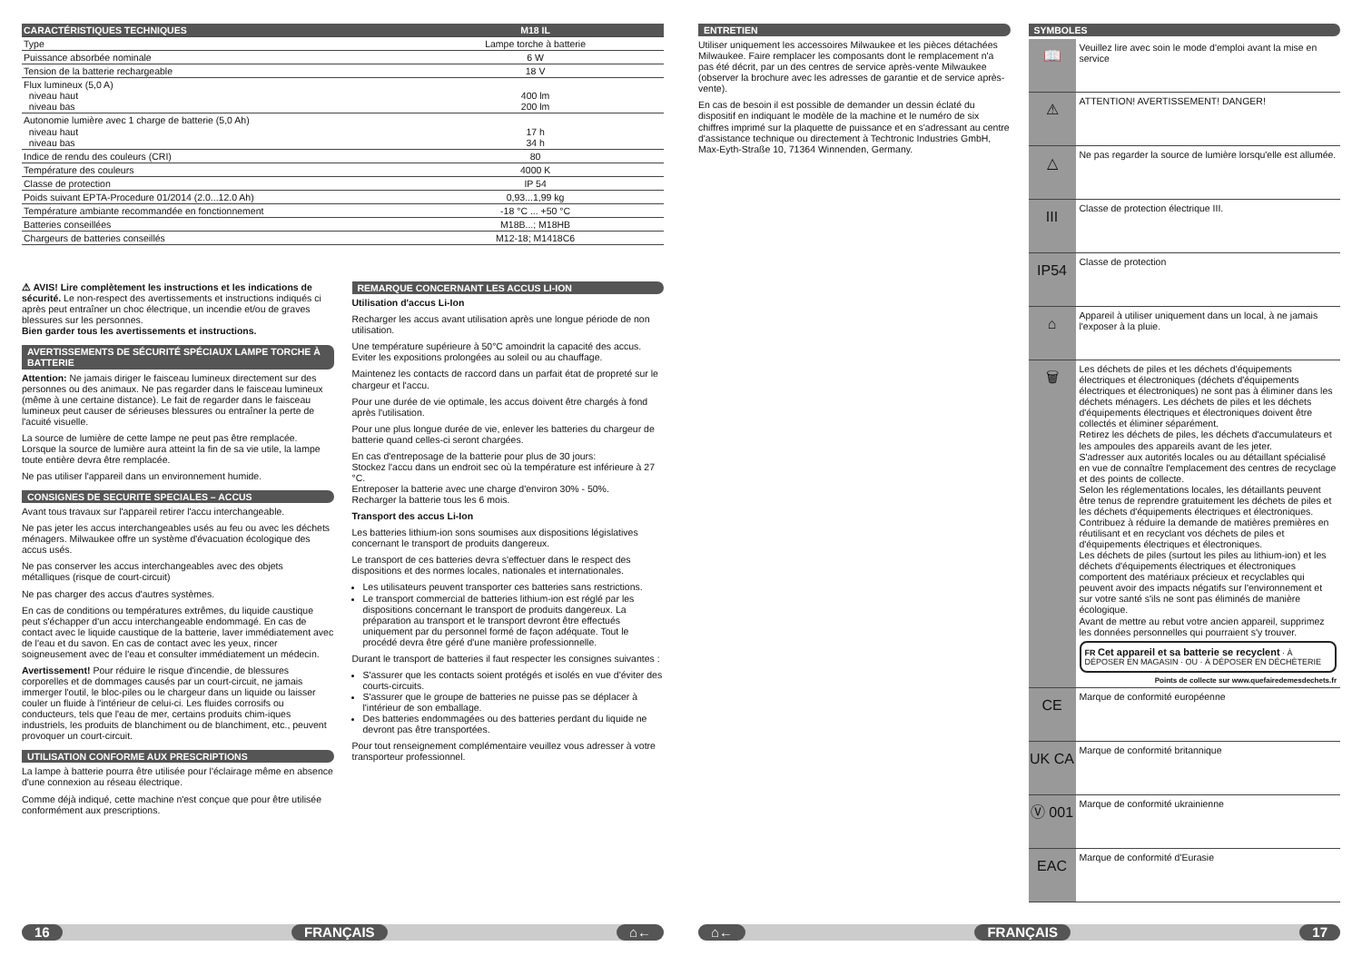| CARACTÉRISTIQUES TECHNIQUES | M18 IL |
| --- | --- |
| Type | Lampe torche à batterie |
| Puissance absorbée nominale | 6 W |
| Tension de la batterie rechargeable | 18 V |
| Flux lumineux (5,0 A) niveau haut niveau bas | 400 lm 200 lm |
| Autonomie lumière avec 1 charge de batterie (5,0 Ah) niveau haut niveau bas | 17 h 34 h |
| Indice de rendu des couleurs (CRI) | 80 |
| Température des couleurs | 4000 K |
| Classe de protection | IP 54 |
| Poids suivant EPTA-Procedure 01/2014 (2.0...12.0 Ah) | 0,93...1,99 kg |
| Température ambiante recommandée en fonctionnement | -18 °C ... +50 °C |
| Batteries conseillées | M18B...; M18HB |
| Chargeurs de batteries conseillés | M12-18; M1418C6 |
⚠ AVIS! Lire complètement les instructions et les indications de sécurité. Le non-respect des avertissements et instructions indiqués ci après peut entraîner un choc électrique, un incendie et/ou de graves blessures sur les personnes.
Bien garder tous les avertissements et instructions.
AVERTISSEMENTS DE SÉCURITÉ SPÉCIAUX LAMPE TORCHE À BATTERIE
Attention: Ne jamais diriger le faisceau lumineux directement sur des personnes ou des animaux. Ne pas regarder dans le faisceau lumineux (même à une certaine distance). Le fait de regarder dans le faisceau lumineux peut causer de sérieuses blessures ou entraîner la perte de l'acuité visuelle.
La source de lumière de cette lampe ne peut pas être remplacée. Lorsque la source de lumière aura atteint la fin de sa vie utile, la lampe toute entière devra être remplacée.
Ne pas utiliser l'appareil dans un environnement humide.
CONSIGNES DE SECURITE SPECIALES – ACCUS
Avant tous travaux sur l'appareil retirer l'accu interchangeable.
Ne pas jeter les accus interchangeables usés au feu ou avec les déchets ménagers. Milwaukee offre un système d'évacuation écologique des accus usés.
Ne pas conserver les accus interchangeables avec des objets métalliques (risque de court-circuit)
Ne pas charger des accus d'autres systèmes.
En cas de conditions ou températures extrêmes, du liquide caustique peut s'échapper d'un accu interchangeable endommagé. En cas de contact avec le liquide caustique de la batterie, laver immédiatement avec de l'eau et du savon. En cas de contact avec les yeux, rincer soigneusement avec de l'eau et consulter immédiatement un médecin.
Avertissement! Pour réduire le risque d'incendie, de blessures corporelles et de dommages causés par un court-circuit, ne jamais immerger l'outil, le bloc-piles ou le chargeur dans un liquide ou laisser couler un fluide à l'intérieur de celui-ci. Les fluides corrosifs ou conducteurs, tels que l'eau de mer, certains produits chim-iques industriels, les produits de blanchiment ou de blanchiment, etc., peuvent provoquer un court-circuit.
UTILISATION CONFORME AUX PRESCRIPTIONS
La lampe à batterie pourra être utilisée pour l'éclairage même en absence d'une connexion au réseau électrique.
Comme déjà indiqué, cette machine n'est conçue que pour être utilisée conformément aux prescriptions.
REMARQUE CONCERNANT LES ACCUS LI-ION
Utilisation d'accus Li-Ion
Recharger les accus avant utilisation après une longue période de non utilisation.
Une température supérieure à 50°C amoindrit la capacité des accus. Eviter les expositions prolongées au soleil ou au chauffage.
Maintenez les contacts de raccord dans un parfait état de propreté sur le chargeur et l'accu.
Pour une durée de vie optimale, les accus doivent être chargés à fond après l'utilisation.
Pour une plus longue durée de vie, enlever les batteries du chargeur de batterie quand celles-ci seront chargées.
En cas d'entreposage de la batterie pour plus de 30 jours:
Stockez l'accu dans un endroit sec où la température est inférieure à 27 °C.
Entreposer la batterie avec une charge d'environ 30% - 50%.
Recharger la batterie tous les 6 mois.
Transport des accus Li-Ion
Les batteries lithium-ion sons soumises aux dispositions législatives concernant le transport de produits dangereux.
Le transport de ces batteries devra s'effectuer dans le respect des dispositions et des normes locales, nationales et internationales.
Les utilisateurs peuvent transporter ces batteries sans restrictions.
Le transport commercial de batteries lithium-ion est réglé par les dispositions concernant le transport de produits dangereux. La préparation au transport et le transport devront être effectués uniquement par du personnel formé de façon adéquate. Tout le procédé devra être géré d'une manière professionnelle.
Durant le transport de batteries il faut respecter les consignes suivantes :
S'assurer que les contacts soient protégés et isolés en vue d'éviter des courts-circuits.
S'assurer que le groupe de batteries ne puisse pas se déplacer à l'intérieur de son emballage.
Des batteries endommagées ou des batteries perdant du liquide ne devront pas être transportées.
Pour tout renseignement complémentaire veuillez vous adresser à votre transporteur professionnel.
16 FRANÇAIS ⌂←
ENTRETIEN
Utiliser uniquement les accessoires Milwaukee et les pièces détachées Milwaukee. Faire remplacer les composants dont le remplacement n'a pas été décrit, par un des centres de service après-vente Milwaukee (observer la brochure avec les adresses de garantie et de service après-vente).
En cas de besoin il est possible de demander un dessin éclaté du dispositif en indiquant le modèle de la machine et le numéro de six chiffres imprimé sur la plaquette de puissance et en s'adressant au centre d'assistance technique ou directement à Techtronic Industries GmbH, Max-Eyth-Straße 10, 71364 Winnenden, Germany.
SYMBOLES
📖
Veuillez lire avec soin le mode d'emploi avant la mise en service
⚠
ATTENTION! AVERTISSEMENT! DANGER!
△
Ne pas regarder la source de lumière lorsqu'elle est allumée.
III
Classe de protection électrique III.
IP54
Classe de protection
⌂
Appareil à utiliser uniquement dans un local, à ne jamais l'exposer à la pluie.
🗑
Les déchets de piles et les déchets d'équipements électriques et électroniques (déchets d'équipements électriques et électroniques) ne sont pas à éliminer dans les déchets ménagers. Les déchets de piles et les déchets d'équipements électriques et électroniques doivent être collectés et éliminer séparément.
Retirez les déchets de piles, les déchets d'accumulateurs et les ampoules des appareils avant de les jeter.
S'adresser aux autorités locales ou au détaillant spécialisé en vue de connaître l'emplacement des centres de recyclage et des points de collecte.
Selon les réglementations locales, les détaillants peuvent être tenus de reprendre gratuitement les déchets de piles et les déchets d'équipements électriques et électroniques.
Contribuez à réduire la demande de matières premières en réutilisant et en recyclant vos déchets de piles et d'équipements électriques et électroniques.
Les déchets de piles (surtout les piles au lithium-ion) et les déchets d'équipements électriques et électroniques comportent des matériaux précieux et recyclables qui peuvent avoir des impacts négatifs sur l'environnement et sur votre santé s'ils ne sont pas éliminés de manière écologique.
Avant de mettre au rebut votre ancien appareil, supprimez les données personnelles qui pourraient s'y trouver.
FR Cet appareil et sa batterie se recyclent · À DÉPOSER EN MAGASIN · OU · À DÉPOSER EN DÉCHÈTERIE
Points de collecte sur www.quefairedemesdechets.fr
CE
Marque de conformité européenne
UK CA
Marque de conformité britannique
Ⓥ 001
Marque de conformité ukrainienne
EAC
Marque de conformité d'Eurasie
⌂← FRANÇAIS 17